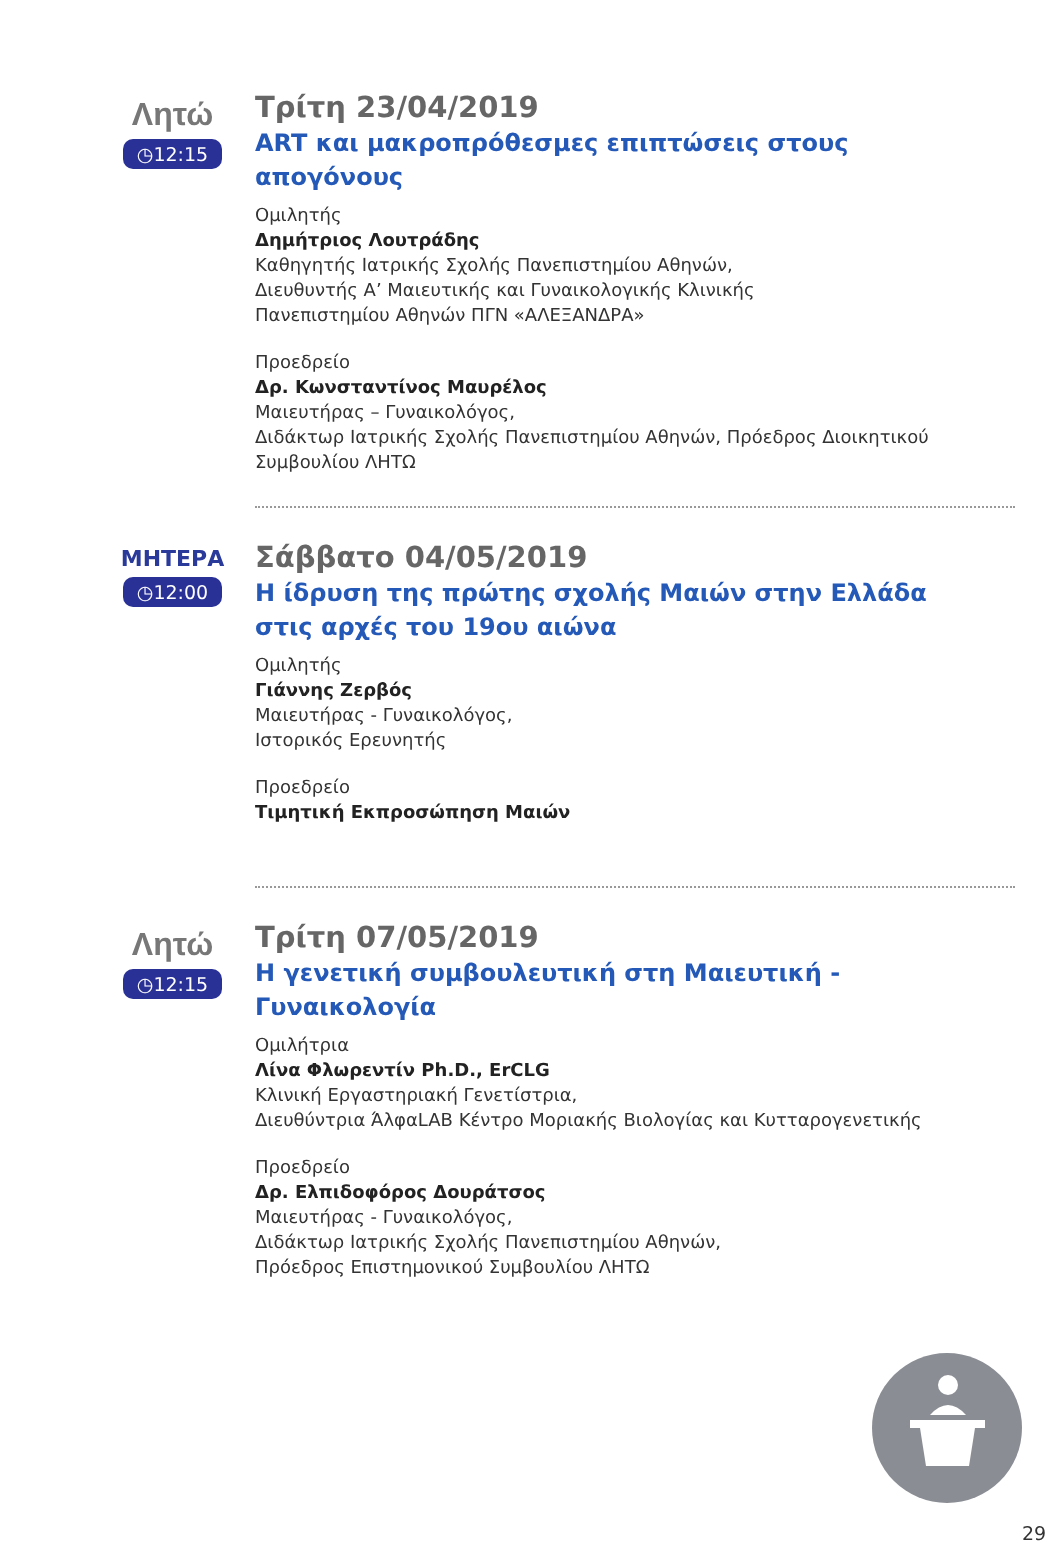Λητώ
◷12:15
Τρίτη 23/04/2019
ART και μακροπρόθεσμες επιπτώσεις στους απογόνους
Ομιλητής
Δημήτριος Λουτράδης
Καθηγητής Ιατρικής Σχολής Πανεπιστημίου Αθηνών,
Διευθυντής Α’ Μαιευτικής και Γυναικολογικής Κλινικής
Πανεπιστημίου Αθηνών ΠΓΝ «ΑΛΕΞΑΝΔΡΑ»
Προεδρείο
Δρ. Κωνσταντίνος Μαυρέλος
Μαιευτήρας – Γυναικολόγος,
Διδάκτωρ Ιατρικής Σχολής Πανεπιστημίου Αθηνών, Πρόεδρος Διοικητικού Συμβουλίου ΛΗΤΩ
ΜΗΤΕΡΑ
◷12:00
Σάββατο 04/05/2019
Η ίδρυση της πρώτης σχολής Μαιών στην Ελλάδα στις αρχές του 19ου αιώνα
Ομιλητής
Γιάννης Ζερβός
Μαιευτήρας - Γυναικολόγος,
Ιστορικός Ερευνητής
Προεδρείο
Τιμητική Εκπροσώπηση Μαιών
Λητώ
◷12:15
Τρίτη 07/05/2019
Η γενετική συμβουλευτική στη Μαιευτική - Γυναικολογία
Ομιλήτρια
Λίνα Φλωρεντίν Ph.D., ErCLG
Κλινική Εργαστηριακή Γενετίστρια,
Διευθύντρια ΆλφαLAB Κέντρο Μοριακής Βιολογίας και Κυτταρογενετικής
Προεδρείο
Δρ. Ελπιδοφόρος Δουράτσος
Μαιευτήρας - Γυναικολόγος,
Διδάκτωρ Ιατρικής Σχολής Πανεπιστημίου Αθηνών,
Πρόεδρος Επιστημονικού Συμβουλίου ΛΗΤΩ
29